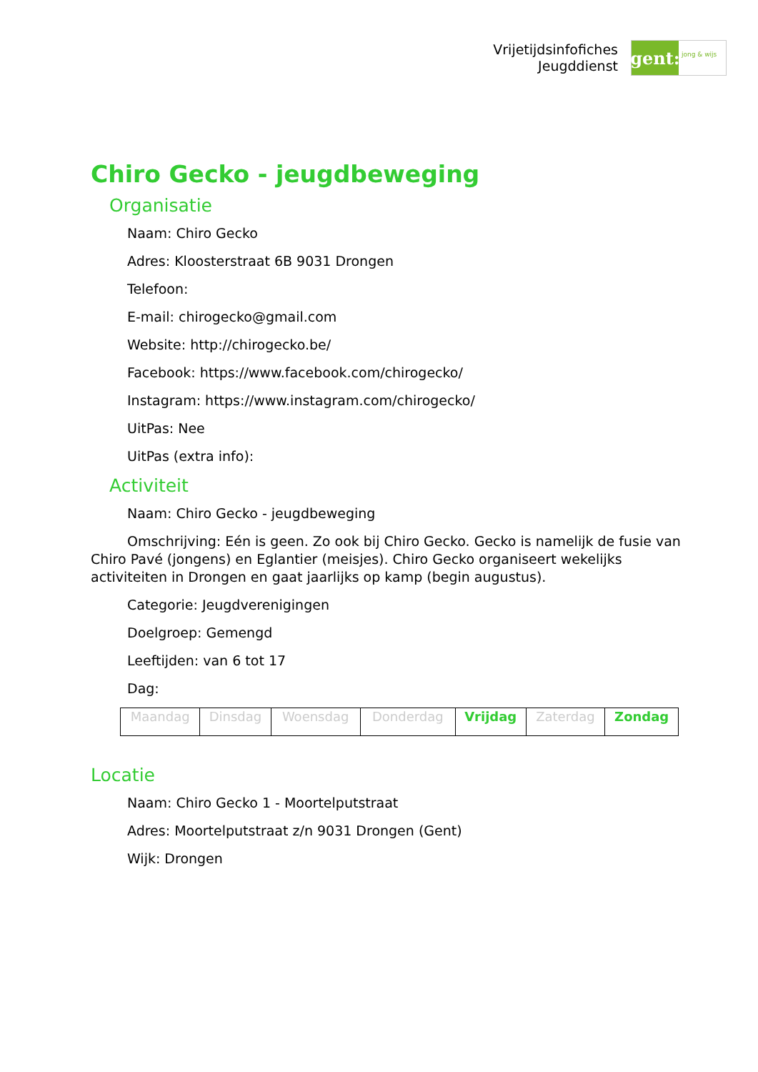Vrijetijdsinfofiches
Jeugddienst
gent:
jong & wijs
Chiro Gecko - jeugdbeweging
Organisatie
Naam: Chiro Gecko
Adres: Kloosterstraat 6B 9031 Drongen
Telefoon:
E-mail: chirogecko@gmail.com
Website: http://chirogecko.be/
Facebook: https://www.facebook.com/chirogecko/
Instagram: https://www.instagram.com/chirogecko/
UitPas: Nee
UitPas (extra info):
Activiteit
Naam: Chiro Gecko - jeugdbeweging
Omschrijving: Eén is geen. Zo ook bij Chiro Gecko. Gecko is namelijk de fusie van Chiro Pavé (jongens) en Eglantier (meisjes). Chiro Gecko organiseert wekelijks activiteiten in Drongen en gaat jaarlijks op kamp (begin augustus).
Categorie: Jeugdverenigingen
Doelgroep: Gemengd
Leeftijden: van 6 tot 17
Dag:
| Maandag | Dinsdag | Woensdag | Donderdag | Vrijdag | Zaterdag | Zondag |
Locatie
Naam: Chiro Gecko 1 - Moortelputstraat
Adres: Moortelputstraat z/n 9031 Drongen (Gent)
Wijk: Drongen